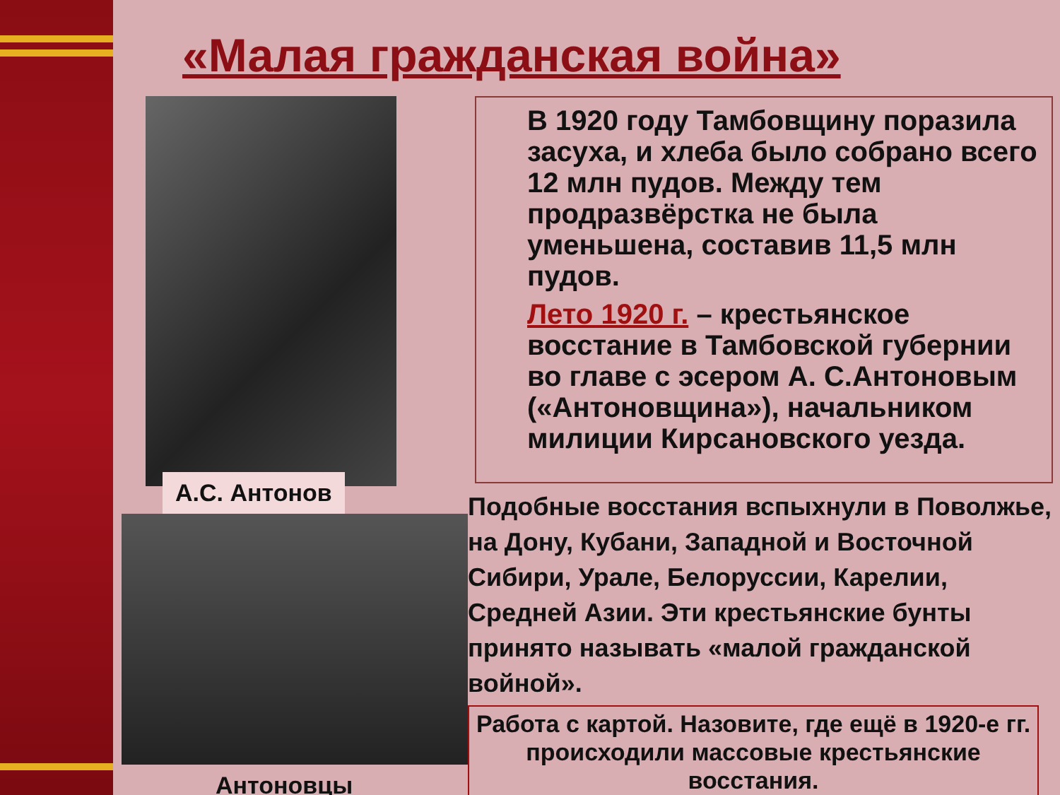«Малая гражданская война»
А.С. Антонов
Антоновцы
В 1920 году Тамбовщину поразила засуха, и хлеба было собрано всего 12 млн пудов. Между тем продразвёрстка не была уменьшена, составив 11,5 млн пудов.
Лето 1920 г. – крестьянское восстание в Тамбовской губернии во главе с эсером А. С.Антоновым («Антоновщина»), начальником милиции Кирсановского уезда.
Подобные восстания вспыхнули в Поволжье, на Дону, Кубани, Западной и Восточной Сибири, Урале, Белоруссии, Карелии, Средней Азии. Эти крестьянские бунты принято называть «малой гражданской войной».
Работа с картой. Назовите, где ещё в 1920-е гг. происходили массовые крестьянские восстания.